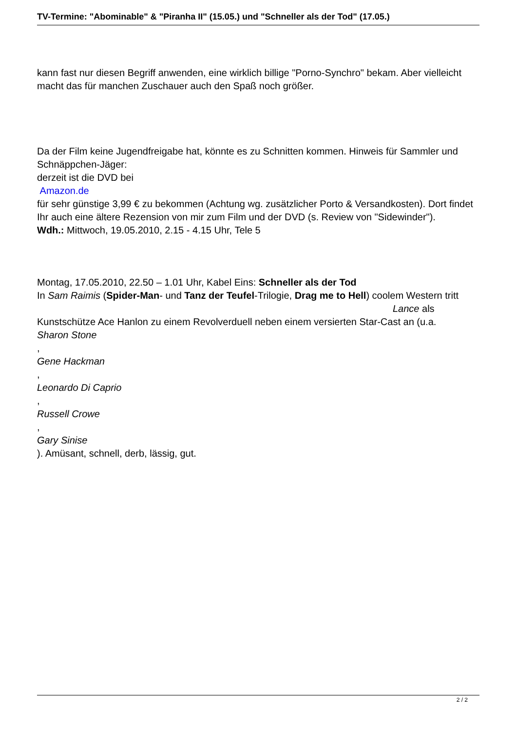TV-Termine: "Abominable" & "Piranha II" (15.05.) und "Schneller als der Tod" (17.05.)
kann fast nur diesen Begriff anwenden, eine wirklich billige "Porno-Synchro" bekam. Aber vielleicht macht das für manchen Zuschauer auch den Spaß noch größer.
Da der Film keine Jugendfreigabe hat, könnte es zu Schnitten kommen. Hinweis für Sammler und Schnäppchen-Jäger:
derzeit ist die DVD bei
Amazon.de
für sehr günstige 3,99 € zu bekommen (Achtung wg. zusätzlicher Porto & Versandkosten). Dort findet Ihr auch eine ältere Rezension von mir zum Film und der DVD (s. Review von "Sidewinder").
Wdh.: Mittwoch, 19.05.2010, 2.15 - 4.15 Uhr, Tele 5
Montag, 17.05.2010, 22.50 – 1.01 Uhr, Kabel Eins: Schneller als der Tod
In Sam Raimis (Spider-Man- und Tanz der Teufel-Trilogie, Drag me to Hell) coolem Western tritt Lance als Kunstschütze Ace Hanlon zu einem Revolverduell neben einem versierten Star-Cast an (u.a.
Sharon Stone
,
Gene Hackman
,
Leonardo Di Caprio
,
Russell Crowe
,
Gary Sinise
). Amüsant, schnell, derb, lässig, gut.
2 / 2